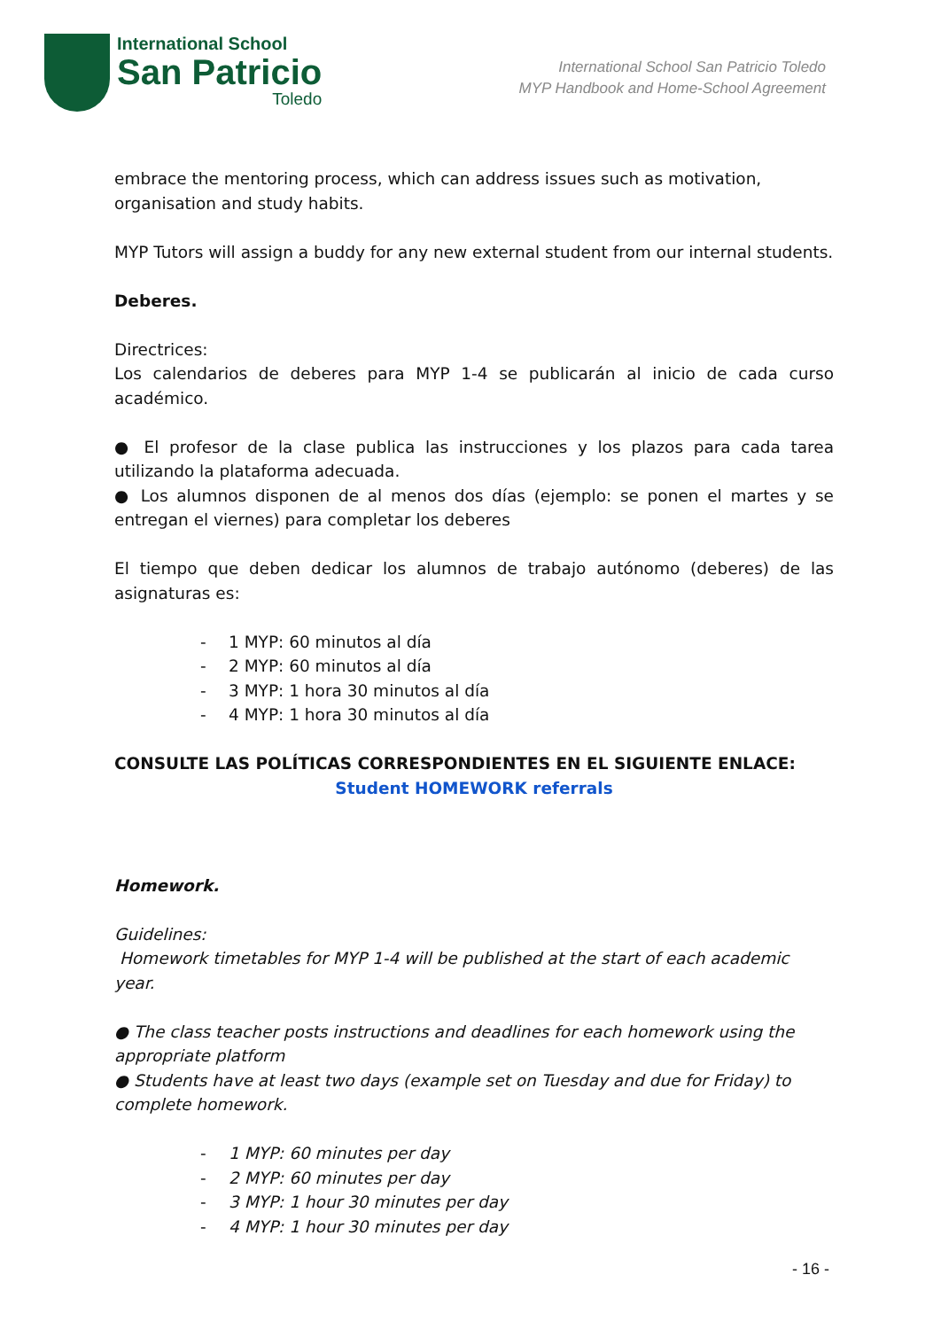International School
San Patricio
Toledo
International School San Patricio Toledo
MYP Handbook and Home-School Agreement
embrace the mentoring process, which can address issues such as motivation, organisation and study habits.
MYP Tutors will assign a buddy for any new external student from our internal students.
Deberes.
Directrices:
Los calendarios de deberes para MYP 1-4 se publicarán al inicio de cada curso académico.
● El profesor de la clase publica las instrucciones y los plazos para cada tarea utilizando la plataforma adecuada.
● Los alumnos disponen de al menos dos días (ejemplo: se ponen el martes y se entregan el viernes) para completar los deberes
El tiempo que deben dedicar los alumnos de trabajo autónomo (deberes) de las asignaturas es:
- 1 MYP: 60 minutos al día
- 2 MYP: 60 minutos al día
- 3 MYP: 1 hora 30 minutos al día
- 4 MYP: 1 hora 30 minutos al día
CONSULTE LAS POLÍTICAS CORRESPONDIENTES EN EL SIGUIENTE ENLACE:
Student HOMEWORK referrals
Homework.
Guidelines:
Homework timetables for MYP 1-4 will be published at the start of each academic year.
● The class teacher posts instructions and deadlines for each homework using the appropriate platform
● Students have at least two days (example set on Tuesday and due for Friday) to complete homework.
- 1 MYP: 60 minutes per day
- 2 MYP: 60 minutes per day
- 3 MYP: 1 hour 30 minutes per day
- 4 MYP: 1 hour 30 minutes per day
- 16 -